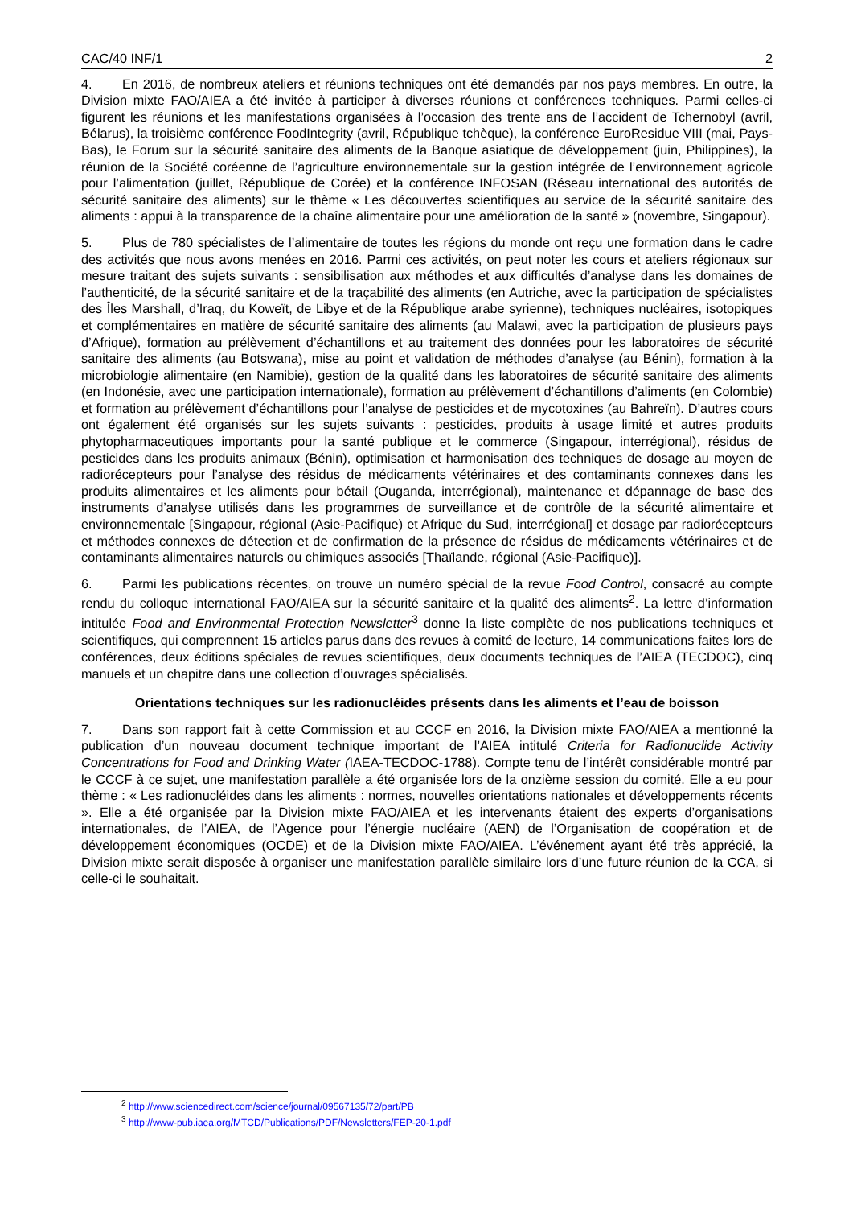CAC/40 INF/1 2
4. En 2016, de nombreux ateliers et réunions techniques ont été demandés par nos pays membres. En outre, la Division mixte FAO/AIEA a été invitée à participer à diverses réunions et conférences techniques. Parmi celles-ci figurent les réunions et les manifestations organisées à l’occasion des trente ans de l’accident de Tchernobyl (avril, Bélarus), la troisième conférence FoodIntegrity (avril, République tchèque), la conférence EuroResidue VIII (mai, Pays-Bas), le Forum sur la sécurité sanitaire des aliments de la Banque asiatique de développement (juin, Philippines), la réunion de la Société coréenne de l’agriculture environnementale sur la gestion intégrée de l’environnement agricole pour l’alimentation (juillet, République de Corée) et la conférence INFOSAN (Réseau international des autorités de sécurité sanitaire des aliments) sur le thème « Les découvertes scientifiques au service de la sécurité sanitaire des aliments : appui à la transparence de la chaîne alimentaire pour une amélioration de la santé » (novembre, Singapour).
5. Plus de 780 spécialistes de l’alimentaire de toutes les régions du monde ont reçu une formation dans le cadre des activités que nous avons menées en 2016. Parmi ces activités, on peut noter les cours et ateliers régionaux sur mesure traitant des sujets suivants : sensibilisation aux méthodes et aux difficultés d’analyse dans les domaines de l’authenticité, de la sécurité sanitaire et de la traçabilité des aliments (en Autriche, avec la participation de spécialistes des Îles Marshall, d’Iraq, du Koweït, de Libye et de la République arabe syrienne), techniques nucléaires, isotopiques et complémentaires en matière de sécurité sanitaire des aliments (au Malawi, avec la participation de plusieurs pays d’Afrique), formation au prélèvement d’échantillons et au traitement des données pour les laboratoires de sécurité sanitaire des aliments (au Botswana), mise au point et validation de méthodes d’analyse (au Bénin), formation à la microbiologie alimentaire (en Namibie), gestion de la qualité dans les laboratoires de sécurité sanitaire des aliments (en Indonésie, avec une participation internationale), formation au prélèvement d’échantillons d’aliments (en Colombie) et formation au prélèvement d’échantillons pour l’analyse de pesticides et de mycotoxines (au Bahreïn). D’autres cours ont également été organisés sur les sujets suivants : pesticides, produits à usage limité et autres produits phytopharmaceutiques importants pour la santé publique et le commerce (Singapour, interrégional), résidus de pesticides dans les produits animaux (Bénin), optimisation et harmonisation des techniques de dosage au moyen de radiorécepteurs pour l’analyse des résidus de médicaments vétérinaires et des contaminants connexes dans les produits alimentaires et les aliments pour bétail (Ouganda, interrégional), maintenance et dépannage de base des instruments d’analyse utilisés dans les programmes de surveillance et de contrôle de la sécurité alimentaire et environnementale [Singapour, régional (Asie-Pacifique) et Afrique du Sud, interrégional] et dosage par radiorécepteurs et méthodes connexes de détection et de confirmation de la présence de résidus de médicaments vétérinaires et de contaminants alimentaires naturels ou chimiques associés [Thaïlande, régional (Asie-Pacifique)].
6. Parmi les publications récentes, on trouve un numéro spécial de la revue Food Control, consacré au compte rendu du colloque international FAO/AIEA sur la sécurité sanitaire et la qualité des aliments<sup>2</sup>. La lettre d’information intitulée Food and Environmental Protection Newsletter<sup>3</sup> donne la liste complète de nos publications techniques et scientifiques, qui comprennent 15 articles parus dans des revues à comité de lecture, 14 communications faites lors de conférences, deux éditions spéciales de revues scientifiques, deux documents techniques de l’AIEA (TECDOC), cinq manuels et un chapitre dans une collection d’ouvrages spécialisés.
Orientations techniques sur les radionucléides présents dans les aliments et l’eau de boisson
7. Dans son rapport fait à cette Commission et au CCCF en 2016, la Division mixte FAO/AIEA a mentionné la publication d’un nouveau document technique important de l’AIEA intitulé Criteria for Radionuclide Activity Concentrations for Food and Drinking Water (IAEA-TECDOC-1788). Compte tenu de l’intérêt considérable montré par le CCCF à ce sujet, une manifestation parallèle a été organisée lors de la onzième session du comité. Elle a eu pour thème : « Les radionucléides dans les aliments : normes, nouvelles orientations nationales et développements récents ». Elle a été organisée par la Division mixte FAO/AIEA et les intervenants étaient des experts d’organisations internationales, de l’AIEA, de l’Agence pour l’énergie nucléaire (AEN) de l’Organisation de coopération et de développement économiques (OCDE) et de la Division mixte FAO/AIEA. L’événement ayant été très apprécié, la Division mixte serait disposée à organiser une manifestation parallèle similaire lors d’une future réunion de la CCA, si celle-ci le souhaitait.
<sup>2</sup> http://www.sciencedirect.com/science/journal/09567135/72/part/PB
<sup>3</sup> http://www-pub.iaea.org/MTCD/Publications/PDF/Newsletters/FEP-20-1.pdf